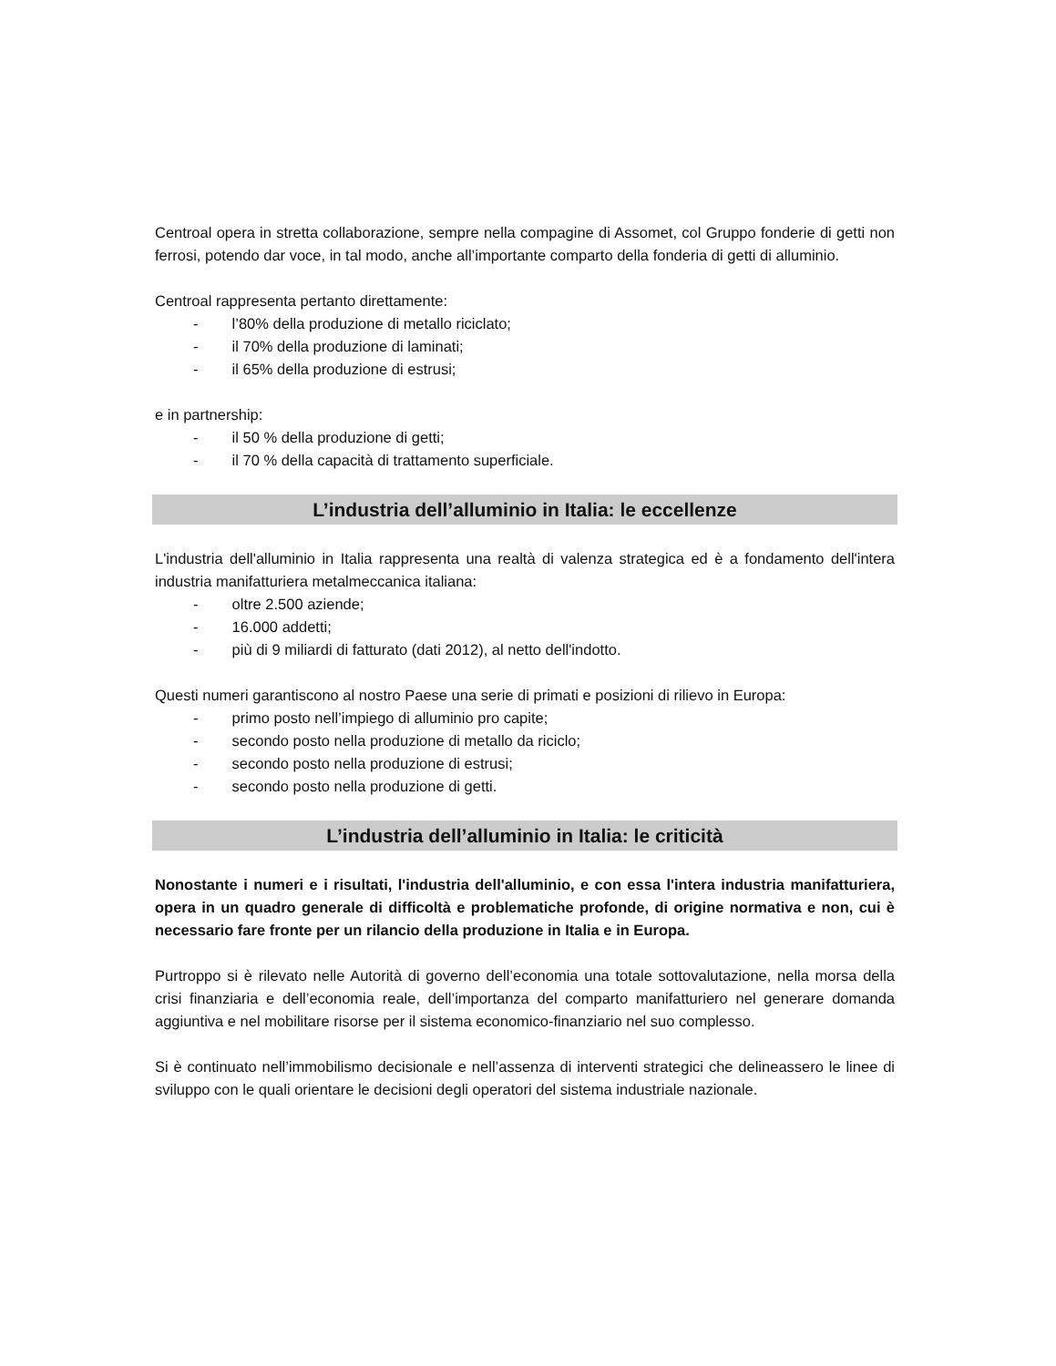Centroal opera in stretta collaborazione, sempre nella compagine di Assomet, col Gruppo fonderie di getti non ferrosi, potendo dar voce, in tal modo, anche all’importante comparto della fonderia di getti di alluminio.
Centroal rappresenta pertanto direttamente:
- l’80% della produzione di metallo riciclato;
- il 70% della produzione di laminati;
- il 65% della produzione di estrusi;
e in partnership:
- il 50 % della produzione di getti;
- il 70 % della capacità di trattamento superficiale.
L’industria dell’alluminio in Italia: le eccellenze
L'industria dell'alluminio in Italia rappresenta una realtà di valenza strategica ed è a fondamento dell'intera industria manifatturiera metalmeccanica italiana:
- oltre 2.500 aziende;
- 16.000 addetti;
- più di 9 miliardi di fatturato (dati 2012), al netto dell'indotto.
Questi numeri garantiscono al nostro Paese una serie di primati e posizioni di rilievo in Europa:
- primo posto nell’impiego di alluminio pro capite;
- secondo posto nella produzione di metallo da riciclo;
- secondo posto nella produzione di estrusi;
- secondo posto nella produzione di getti.
L’industria dell’alluminio in Italia: le criticità
Nonostante i numeri e i risultati, l'industria dell'alluminio, e con essa l'intera industria manifatturiera, opera in un quadro generale di difficoltà e problematiche profonde, di origine normativa e non, cui è necessario fare fronte per un rilancio della produzione in Italia e in Europa.
Purtroppo si è rilevato nelle Autorità di governo dell’economia una totale sottovalutazione, nella morsa della crisi finanziaria e dell’economia reale, dell’importanza del comparto manifatturiero nel generare domanda aggiuntiva e nel mobilitare risorse per il sistema economico-finanziario nel suo complesso.
Si è continuato nell’immobilismo decisionale e nell’assenza di interventi strategici che delineassero le linee di sviluppo con le quali orientare le decisioni degli operatori del sistema industriale nazionale.